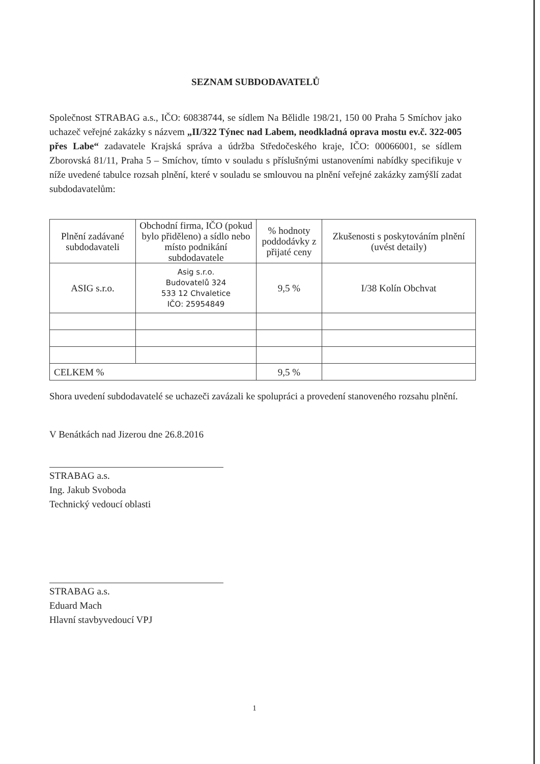SEZNAM SUBDODAVATELŮ
Společnost STRABAG a.s., IČO: 60838744, se sídlem Na Bělidle 198/21, 150 00 Praha 5 Smíchov jako uchazeč veřejné zakázky s názvem „II/322 Týnec nad Labem, neodkladná oprava mostu ev.č. 322-005 přes Labe“ zadavatele Krajská správa a údržba Středočeského kraje, IČO: 00066001, se sídlem Zborovská 81/11, Praha 5 – Smíchov, tímto v souladu s příslušnými ustanoveními nabídky specifikuje v níže uvedené tabulce rozsah plnění, které v souladu se smlouvou na plnění veřejné zakázky zamýšlí zadat subdodavatelům:
| Plnění zadávané subdodavateli | Obchodní firma, IČO (pokud bylo přiděleno) a sídlo nebo místo podnikání subdodavatele | % hodnoty poddodávky z přijaté ceny | Zkušenosti s poskytováním plnění (uvést detaily) |
| --- | --- | --- | --- |
| ASIG s.r.o. | Asig s.r.o. Budovatelů 324 533 12 Chvaletice IČO: 25954849 | 9,5 % | I/38 Kolín Obchvat |
| CELKEM % | | 9,5 % | |
Shora uvedení subdodavatelé se uchazeči zavázali ke spolupráci a provedení stanoveného rozsahu plnění.
V Benátkách nad Jizerou dne 26.8.2016
STRABAG a.s.
Ing. Jakub Svoboda
Technický vedoucí oblasti
STRABAG a.s.
Eduard Mach
Hlavní stavbyvedoucí VPJ
1